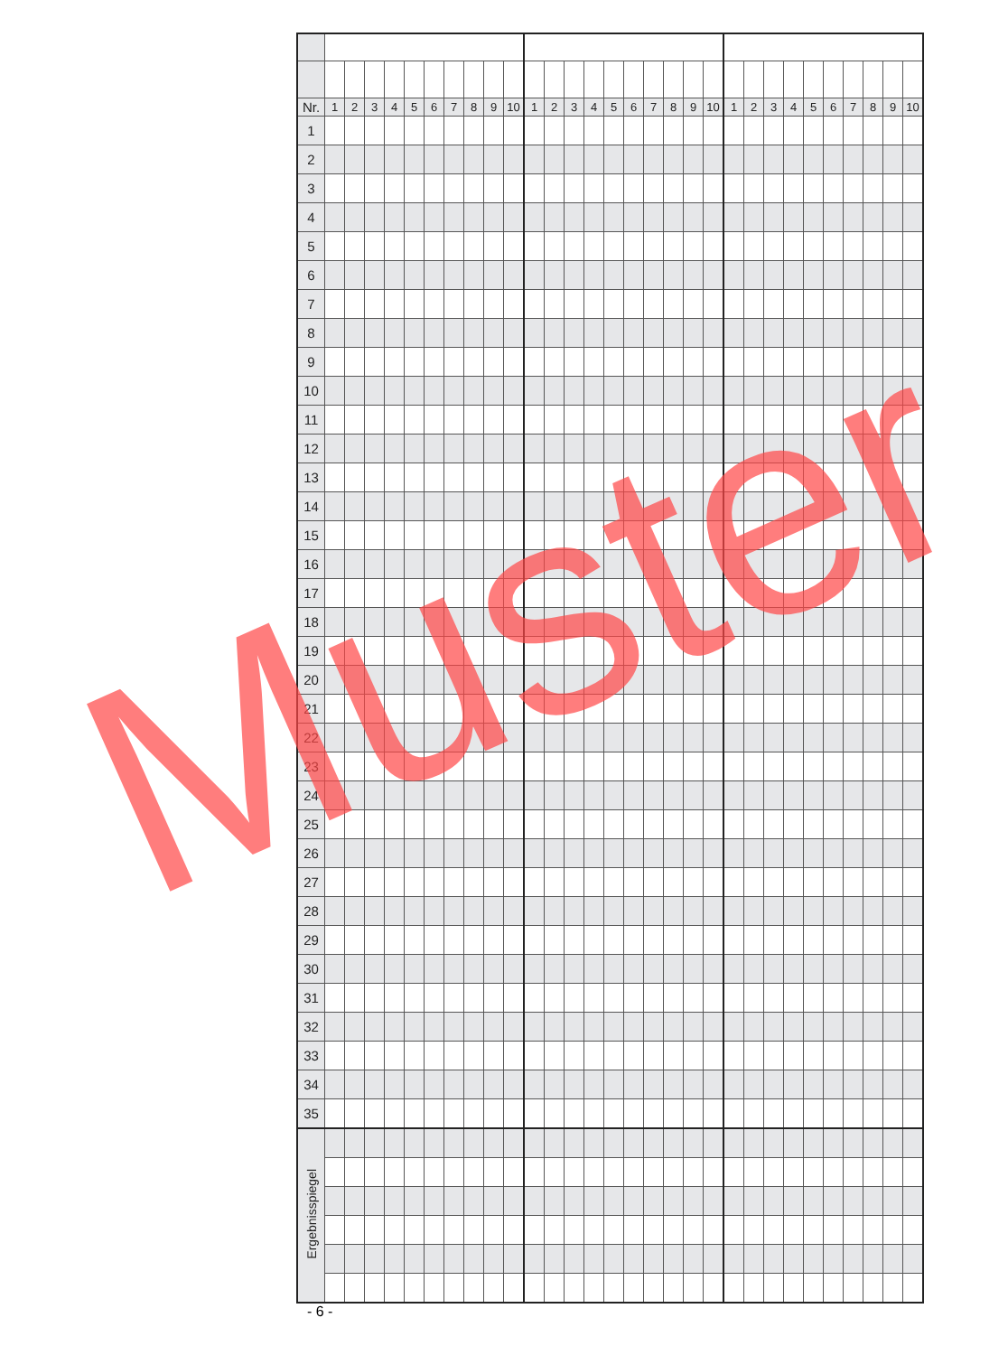| Nr. | 1 | 2 | 3 | 4 | 5 | 6 | 7 | 8 | 9 | 10 | 1 | 2 | 3 | 4 | 5 | 6 | 7 | 8 | 9 | 10 | 1 | 2 | 3 | 4 | 5 | 6 | 7 | 8 | 9 | 10 |
| --- | --- | --- | --- | --- | --- | --- | --- | --- | --- | --- | --- | --- | --- | --- | --- | --- | --- | --- | --- | --- | --- | --- | --- | --- | --- | --- | --- | --- | --- | --- |
| 1 | | | | | | | | | | | | | | | | | | | | | | | | | | | | | | |
| 2 | | | | | | | | | | | | | | | | | | | | | | | | | | | | | | |
| 3 | | | | | | | | | | | | | | | | | | | | | | | | | | | | | | |
| 4 | | | | | | | | | | | | | | | | | | | | | | | | | | | | | | |
| 5 | | | | | | | | | | | | | | | | | | | | | | | | | | | | | | |
| 6 | | | | | | | | | | | | | | | | | | | | | | | | | | | | | | |
| 7 | | | | | | | | | | | | | | | | | | | | | | | | | | | | | | |
| 8 | | | | | | | | | | | | | | | | | | | | | | | | | | | | | | |
| 9 | | | | | | | | | | | | | | | | | | | | | | | | | | | | | | |
| 10 | | | | | | | | | | | | | | | | | | | | | | | | | | | | | | |
| 11 | | | | | | | | | | | | | | | | | | | | | | | | | | | | | | |
| 12 | | | | | | | | | | | | | | | | | | | | | | | | | | | | | | |
| 13 | | | | | | | | | | | | | | | | | | | | | | | | | | | | | | |
| 14 | | | | | | | | | | | | | | | | | | | | | | | | | | | | | | |
| 15 | | | | | | | | | | | | | | | | | | | | | | | | | | | | | | |
| 16 | | | | | | | | | | | | | | | | | | | | | | | | | | | | | | |
| 17 | | | | | | | | | | | | | | | | | | | | | | | | | | | | | | |
| 18 | | | | | | | | | | | | | | | | | | | | | | | | | | | | | | |
| 19 | | | | | | | | | | | | | | | | | | | | | | | | | | | | | | |
| 20 | | | | | | | | | | | | | | | | | | | | | | | | | | | | | | |
| 21 | | | | | | | | | | | | | | | | | | | | | | | | | | | | | | |
| 22 | | | | | | | | | | | | | | | | | | | | | | | | | | | | | | |
| 23 | | | | | | | | | | | | | | | | | | | | | | | | | | | | | | |
| 24 | | | | | | | | | | | | | | | | | | | | | | | | | | | | | | |
| 25 | | | | | | | | | | | | | | | | | | | | | | | | | | | | | | |
| 26 | | | | | | | | | | | | | | | | | | | | | | | | | | | | | | |
| 27 | | | | | | | | | | | | | | | | | | | | | | | | | | | | | | |
| 28 | | | | | | | | | | | | | | | | | | | | | | | | | | | | | | |
| 29 | | | | | | | | | | | | | | | | | | | | | | | | | | | | | | |
| 30 | | | | | | | | | | | | | | | | | | | | | | | | | | | | | | |
| 31 | | | | | | | | | | | | | | | | | | | | | | | | | | | | | | |
| 32 | | | | | | | | | | | | | | | | | | | | | | | | | | | | | | |
| 33 | | | | | | | | | | | | | | | | | | | | | | | | | | | | | | |
| 34 | | | | | | | | | | | | | | | | | | | | | | | | | | | | | | |
| 35 | | | | | | | | | | | | | | | | | | | | | | | | | | | | | | |
| Ergebnisspiegel | | | | | | | | | | | | | | | | | | | | | | | | | | | | | | |
- 6 -
Muster